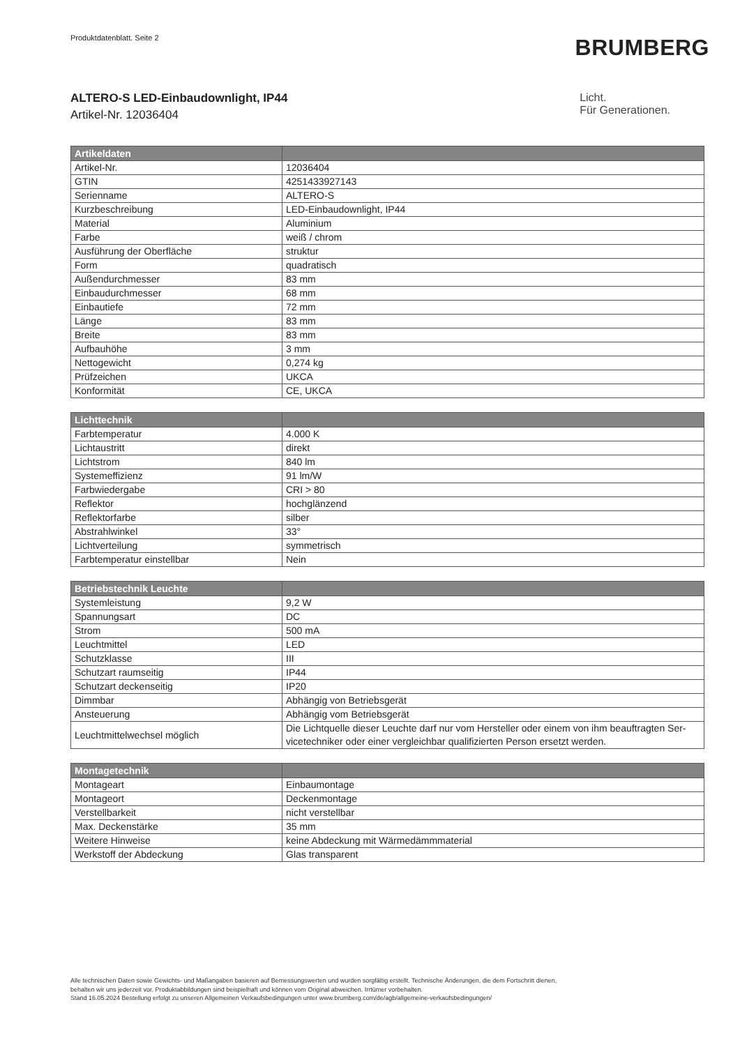Produktdatenblatt. Seite 2
BRUMBERG
ALTERO-S LED-Einbaudownlight, IP44
Artikel-Nr. 12036404
Licht.
Für Generationen.
| Artikeldaten | |
| --- | --- |
| Artikel-Nr. | 12036404 |
| GTIN | 4251433927143 |
| Serienname | ALTERO-S |
| Kurzbeschreibung | LED-Einbaudownlight, IP44 |
| Material | Aluminium |
| Farbe | weiß / chrom |
| Ausführung der Oberfläche | struktur |
| Form | quadratisch |
| Außendurchmesser | 83 mm |
| Einbaudurchmesser | 68 mm |
| Einbautiefe | 72 mm |
| Länge | 83 mm |
| Breite | 83 mm |
| Aufbauhöhe | 3 mm |
| Nettogewicht | 0,274 kg |
| Prüfzeichen | UKCA |
| Konformität | CE, UKCA |
| Lichttechnik | |
| --- | --- |
| Farbtemperatur | 4.000 K |
| Lichtaustritt | direkt |
| Lichtstrom | 840 lm |
| Systemeffizienz | 91 lm/W |
| Farbwiedergabe | CRI > 80 |
| Reflektor | hochglänzend |
| Reflektorfarbe | silber |
| Abstrahlwinkel | 33° |
| Lichtverteilung | symmetrisch |
| Farbtemperatur einstellbar | Nein |
| Betriebstechnik Leuchte | |
| --- | --- |
| Systemleistung | 9,2 W |
| Spannungsart | DC |
| Strom | 500 mA |
| Leuchtmittel | LED |
| Schutzklasse | III |
| Schutzart raumseitig | IP44 |
| Schutzart deckenseitig | IP20 |
| Dimmbar | Abhängig von Betriebsgerät |
| Ansteuerung | Abhängig vom Betriebsgerät |
| Leuchtmittelwechsel möglich | Die Lichtquelle dieser Leuchte darf nur vom Hersteller oder einem von ihm beauftragten Ser-vicetechniker oder einer vergleichbar qualifizierten Person ersetzt werden. |
| Montagetechnik | |
| --- | --- |
| Montageart | Einbaumontage |
| Montageort | Deckenmontage |
| Verstellbarkeit | nicht verstellbar |
| Max. Deckenstärke | 35 mm |
| Weitere Hinweise | keine Abdeckung mit Wärmedämmmaterial |
| Werkstoff der Abdeckung | Glas transparent |
Alle technischen Daten sowie Gewichts- und Maßangaben basieren auf Bemessungswerten und wurden sorgfältig erstellt. Technische Änderungen, die dem Fortschritt dienen,
behalten wir uns jederzeit vor. Produktabbildungen sind beispielhaft und können vom Original abweichen. Irrtümer vorbehalten.
Stand 16.05.2024 Bestellung erfolgt zu unseren Allgemeinen Verkaufsbedingungen unter www.brumberg.com/de/agb/allgemeine-verkaufsbedingungen/